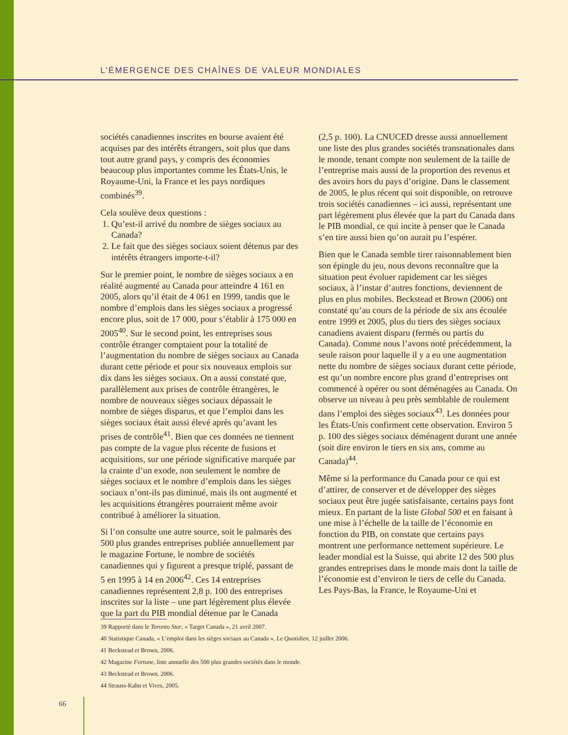L’ÉMERGENCE DES CHAÎNES DE VALEUR MONDIALES
sociétés canadiennes inscrites en bourse avaient été acquises par des intérêts étrangers, soit plus que dans tout autre grand pays, y compris des économies beaucoup plus importantes comme les États-Unis, le Royaume-Uni, la France et les pays nordiques combinés<sup>39</sup>.
Cela soulève deux questions :
1. Qu’est-il arrivé du nombre de sièges sociaux au Canada?
2. Le fait que des sièges sociaux soient détenus par des intérêts étrangers importe-t-il?
Sur le premier point, le nombre de sièges sociaux a en réalité augmenté au Canada pour atteindre 4 161 en 2005, alors qu’il était de 4 061 en 1999, tandis que le nombre d’emplois dans les sièges sociaux a progressé encore plus, soit de 17 000, pour s’établir à 175 000 en 2005<sup>40</sup>. Sur le second point, les entreprises sous contrôle étranger comptaient pour la totalité de l’augmentation du nombre de sièges sociaux au Canada durant cette période et pour six nouveaux emplois sur dix dans les sièges sociaux. On a aussi constaté que, parallèlement aux prises de contrôle étrangères, le nombre de nouveaux sièges sociaux dépassait le nombre de sièges disparus, et que l’emploi dans les sièges sociaux était aussi élevé après qu’avant les prises de contrôle<sup>41</sup>. Bien que ces données ne tiennent pas compte de la vague plus récente de fusions et acquisitions, sur une période significative marquée par la crainte d’un exode, non seulement le nombre de sièges sociaux et le nombre d’emplois dans les sièges sociaux n’ont-ils pas diminué, mais ils ont augmenté et les acquisitions étrangères pourraient même avoir contribué à améliorer la situation.
Si l’on consulte une autre source, soit le palmarès des 500 plus grandes entreprises publiée annuellement par le magazine Fortune, le nombre de sociétés canadiennes qui y figurent a presque triplé, passant de 5 en 1995 à 14 en 2006<sup>42</sup>. Ces 14 entreprises canadiennes représentent 2,8 p. 100 des entreprises inscrites sur la liste – une part légèrement plus élevée que la part du PIB mondial détenue par le Canada
(2,5 p. 100). La CNUCED dresse aussi annuellement une liste des plus grandes sociétés transnationales dans le monde, tenant compte non seulement de la taille de l’entreprise mais aussi de la proportion des revenus et des avoirs hors du pays d’origine. Dans le classement de 2005, le plus récent qui soit disponible, on retrouve trois sociétés canadiennes – ici aussi, représentant une part légèrement plus élevée que la part du Canada dans le PIB mondial, ce qui incite à penser que le Canada s’en tire aussi bien qu’on aurait pu l’espérer.
Bien que le Canada semble tirer raisonnablement bien son épingle du jeu, nous devons reconnaître que la situation peut évoluer rapidement car les sièges sociaux, à l’instar d’autres fonctions, deviennent de plus en plus mobiles. Beckstead et Brown (2006) ont constaté qu’au cours de la période de six ans écoulée entre 1999 et 2005, plus du tiers des sièges sociaux canadiens avaient disparu (fermés ou partis du Canada). Comme nous l’avons noté précédemment, la seule raison pour laquelle il y a eu une augmentation nette du nombre de sièges sociaux durant cette période, est qu’un nombre encore plus grand d’entreprises ont commencé à opérer ou sont déménagées au Canada. On observe un niveau à peu près semblable de roulement dans l’emploi des sièges sociaux<sup>43</sup>. Les données pour les États-Unis confirment cette observation. Environ 5 p. 100 des sièges sociaux déménagent durant une année (soit dire environ le tiers en six ans, comme au Canada)<sup>44</sup>.
Même si la performance du Canada pour ce qui est d’attirer, de conserver et de développer des sièges sociaux peut être jugée satisfaisante, certains pays font mieux. En partant de la liste Global 500 et en faisant à une mise à l’échelle de la taille de l’économie en fonction du PIB, on constate que certains pays montrent une performance nettement supérieure. Le leader mondial est la Suisse, qui abrite 12 des 500 plus grandes entreprises dans le monde mais dont la taille de l’économie est d’environ le tiers de celle du Canada. Les Pays-Bas, la France, le Royaume-Uni et
39 Rapporté dans le Toronto Star, « Target Canada », 21 avril 2007.
40 Statistique Canada, « L’emploi dans les sièges sociaux au Canada », Le Quotidien, 12 juillet 2006.
41 Beckstead et Brown, 2006.
42 Magazine Fortune, liste annuelle des 500 plus grandes sociétés dans le monde.
43 Beckstead et Brown, 2006.
44 Strauss-Kahn et Vives, 2005.
66